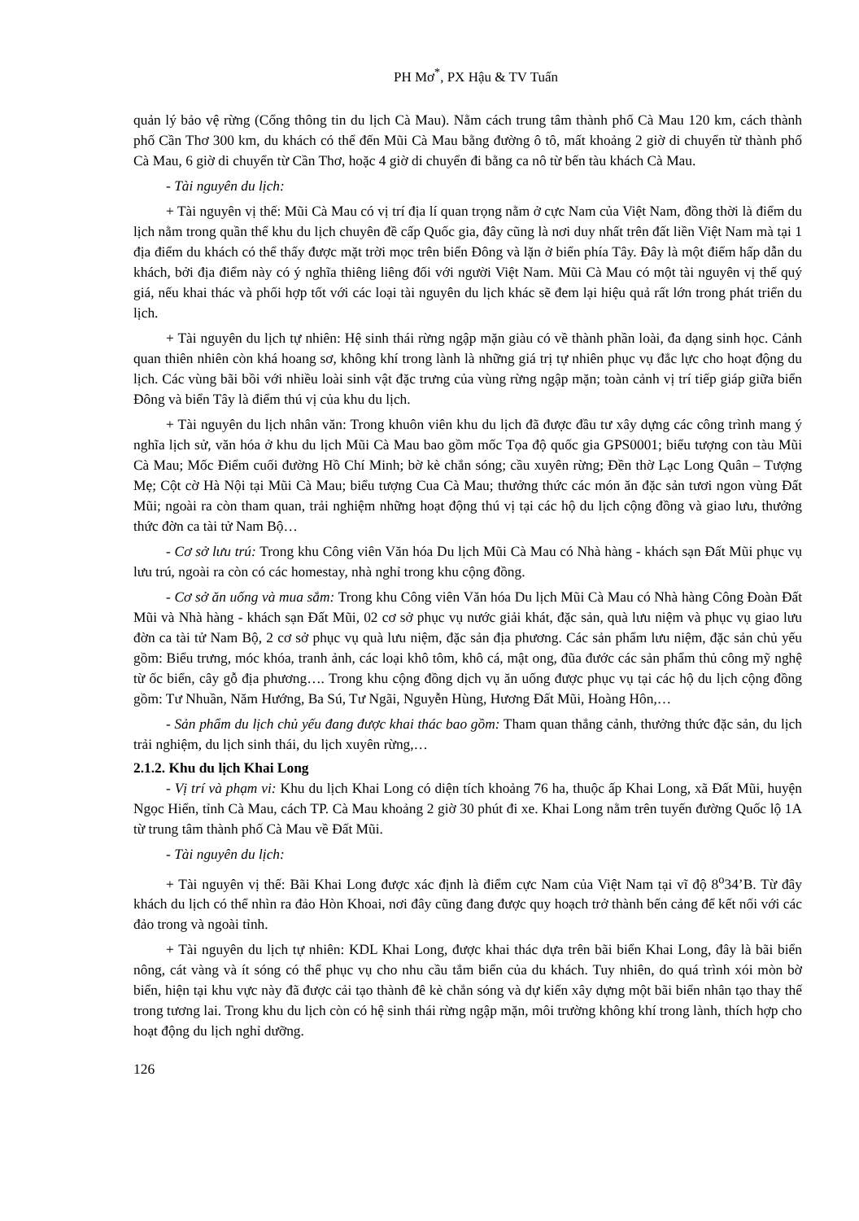PH Mơ<sup>*</sup>, PX Hậu & TV Tuấn
quản lý bảo vệ rừng (Cổng thông tin du lịch Cà Mau). Nằm cách trung tâm thành phố Cà Mau 120 km, cách thành phố Cần Thơ 300 km, du khách có thể đến Mũi Cà Mau bằng đường ô tô, mất khoảng 2 giờ di chuyển từ thành phố Cà Mau, 6 giờ di chuyển từ Cần Thơ, hoặc 4 giờ di chuyển đi bằng ca nô từ bến tàu khách Cà Mau.
- Tài nguyên du lịch:
+ Tài nguyên vị thế: Mũi Cà Mau có vị trí địa lí quan trọng nằm ở cực Nam của Việt Nam, đồng thời là điểm du lịch nằm trong quần thể khu du lịch chuyên đề cấp Quốc gia, đây cũng là nơi duy nhất trên đất liền Việt Nam mà tại 1 địa điểm du khách có thể thấy được mặt trời mọc trên biển Đông và lặn ở biển phía Tây. Đây là một điểm hấp dẫn du khách, bởi địa điểm này có ý nghĩa thiêng liêng đối với người Việt Nam. Mũi Cà Mau có một tài nguyên vị thế quý giá, nếu khai thác và phối hợp tốt với các loại tài nguyên du lịch khác sẽ đem lại hiệu quả rất lớn trong phát triển du lịch.
+ Tài nguyên du lịch tự nhiên: Hệ sinh thái rừng ngập mặn giàu có về thành phần loài, đa dạng sinh học. Cảnh quan thiên nhiên còn khá hoang sơ, không khí trong lành là những giá trị tự nhiên phục vụ đắc lực cho hoạt động du lịch. Các vùng bãi bồi với nhiều loài sinh vật đặc trưng của vùng rừng ngập mặn; toàn cảnh vị trí tiếp giáp giữa biển Đông và biển Tây là điểm thú vị của khu du lịch.
+ Tài nguyên du lịch nhân văn: Trong khuôn viên khu du lịch đã được đầu tư xây dựng các công trình mang ý nghĩa lịch sử, văn hóa ở khu du lịch Mũi Cà Mau bao gồm mốc Tọa độ quốc gia GPS0001; biểu tượng con tàu Mũi Cà Mau; Mốc Điểm cuối đường Hồ Chí Minh; bờ kè chắn sóng; cầu xuyên rừng; Đền thờ Lạc Long Quân – Tượng Mẹ; Cột cờ Hà Nội tại Mũi Cà Mau; biểu tượng Cua Cà Mau; thưởng thức các món ăn đặc sản tươi ngon vùng Đất Mũi; ngoài ra còn tham quan, trải nghiệm những hoạt động thú vị tại các hộ du lịch cộng đồng và giao lưu, thưởng thức đờn ca tài tử Nam Bộ…
- Cơ sở lưu trú: Trong khu Công viên Văn hóa Du lịch Mũi Cà Mau có Nhà hàng - khách sạn Đất Mũi phục vụ lưu trú, ngoài ra còn có các homestay, nhà nghỉ trong khu cộng đồng.
- Cơ sở ăn uống và mua sắm: Trong khu Công viên Văn hóa Du lịch Mũi Cà Mau có Nhà hàng Công Đoàn Đất Mũi và Nhà hàng - khách sạn Đất Mũi, 02 cơ sở phục vụ nước giải khát, đặc sản, quà lưu niệm và phục vụ giao lưu đờn ca tài tử Nam Bộ, 2 cơ sở phục vụ quà lưu niệm, đặc sản địa phương. Các sản phẩm lưu niệm, đặc sản chủ yếu gồm: Biểu trưng, móc khóa, tranh ảnh, các loại khô tôm, khô cá, mật ong, đũa đước các sản phẩm thủ công mỹ nghệ từ ốc biển, cây gỗ địa phương…. Trong khu cộng đồng dịch vụ ăn uống được phục vụ tại các hộ du lịch cộng đồng gồm: Tư Nhuần, Năm Hướng, Ba Sú, Tư Ngãi, Nguyễn Hùng, Hương Đất Mũi, Hoàng Hôn,…
- Sản phẩm du lịch chủ yếu đang được khai thác bao gồm: Tham quan thắng cảnh, thưởng thức đặc sản, du lịch trải nghiệm, du lịch sinh thái, du lịch xuyên rừng,…
2.1.2. Khu du lịch Khai Long
- Vị trí và phạm vi: Khu du lịch Khai Long có diện tích khoảng 76 ha, thuộc ấp Khai Long, xã Đất Mũi, huyện Ngọc Hiển, tỉnh Cà Mau, cách TP. Cà Mau khoảng 2 giờ 30 phút đi xe. Khai Long nằm trên tuyến đường Quốc lộ 1A từ trung tâm thành phố Cà Mau về Đất Mũi.
- Tài nguyên du lịch:
+ Tài nguyên vị thế: Bãi Khai Long được xác định là điểm cực Nam của Việt Nam tại vĩ độ 8<sup>o</sup>34’B. Từ đây khách du lịch có thể nhìn ra đảo Hòn Khoai, nơi đây cũng đang được quy hoạch trở thành bến cảng để kết nối với các đảo trong và ngoài tỉnh.
+ Tài nguyên du lịch tự nhiên: KDL Khai Long, được khai thác dựa trên bãi biển Khai Long, đây là bãi biển nông, cát vàng và ít sóng có thể phục vụ cho nhu cầu tắm biển của du khách. Tuy nhiên, do quá trình xói mòn bờ biển, hiện tại khu vực này đã được cải tạo thành đê kè chắn sóng và dự kiến xây dựng một bãi biển nhân tạo thay thế trong tương lai. Trong khu du lịch còn có hệ sinh thái rừng ngập mặn, môi trường không khí trong lành, thích hợp cho hoạt động du lịch nghỉ dưỡng.
126